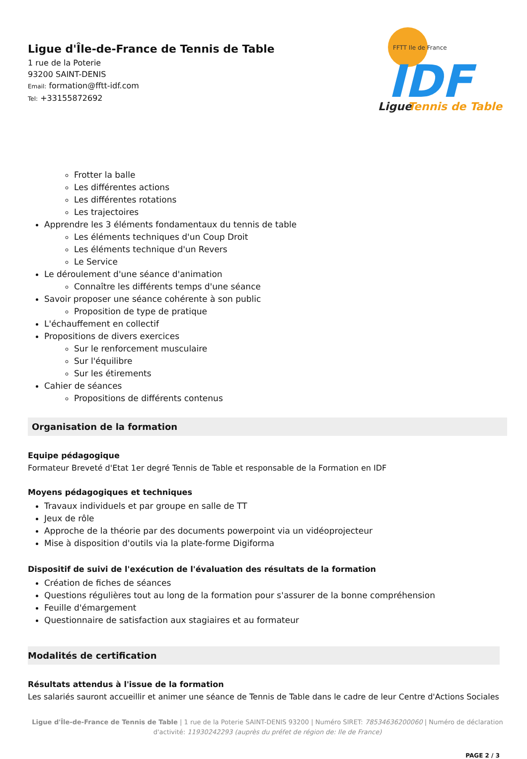Ligue d'Île-de-France de Tennis de Table
1 rue de la Poterie
93200 SAINT-DENIS
Email: formation@fftt-idf.com
Tel: +33155872692
FFTT Ile de France
IDF
Ligue
Tennis de Table
Frotter la balle
Les différentes actions
Les différentes rotations
Les trajectoires
Apprendre les 3 éléments fondamentaux du tennis de table
Les éléments techniques d'un Coup Droit
Les éléments technique d'un Revers
Le Service
Le déroulement d'une séance d'animation
Connaître les différents temps d'une séance
Savoir proposer une séance cohérente à son public
Proposition de type de pratique
L'échauffement en collectif
Propositions de divers exercices
Sur le renforcement musculaire
Sur l'équilibre
Sur les étirements
Cahier de séances
Propositions de différents contenus
Organisation de la formation
Equipe pédagogique
Formateur Breveté d'Etat 1er degré Tennis de Table et responsable de la Formation en IDF
Moyens pédagogiques et techniques
Travaux individuels et par groupe en salle de TT
Jeux de rôle
Approche de la théorie par des documents powerpoint via un vidéoprojecteur
Mise à disposition d'outils via la plate-forme Digiforma
Dispositif de suivi de l'exécution de l'évaluation des résultats de la formation
Création de fiches de séances
Questions régulières tout au long de la formation pour s'assurer de la bonne compréhension
Feuille d'émargement
Questionnaire de satisfaction aux stagiaires et au formateur
Modalités de certification
Résultats attendus à l'issue de la formation
Les salariés sauront accueillir et animer une séance de Tennis de Table dans le cadre de leur Centre d'Actions Sociales
Ligue d'Île-de-France de Tennis de Table | 1 rue de la Poterie SAINT-DENIS 93200 | Numéro SIRET: 78534636200060 | Numéro de déclaration d'activité: 11930242293 (auprès du préfet de région de: Ile de France)
PAGE 2 / 3